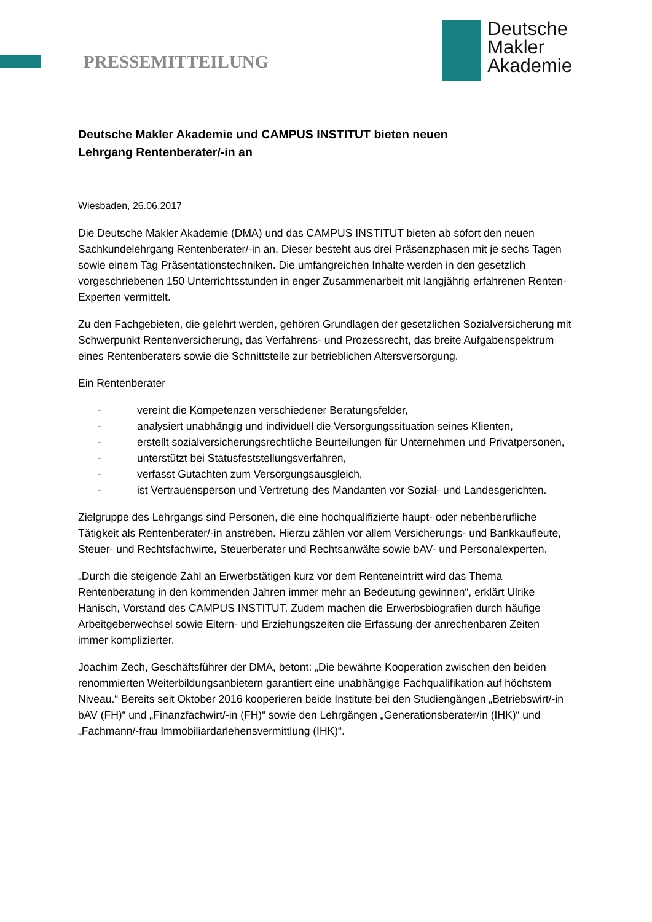PRESSEMITTEILUNG
Deutsche
Makler
Akademie
Deutsche Makler Akademie und CAMPUS INSTITUT bieten neuen
Lehrgang Rentenberater/-in an
Wiesbaden, 26.06.2017
Die Deutsche Makler Akademie (DMA) und das CAMPUS INSTITUT bieten ab sofort den neuen Sachkundelehrgang Rentenberater/-in an. Dieser besteht aus drei Präsenzphasen mit je sechs Tagen sowie einem Tag Präsentationstechniken. Die umfangreichen Inhalte werden in den gesetzlich vorgeschriebenen 150 Unterrichtsstunden in enger Zusammenarbeit mit langjährig erfahrenen Renten-Experten vermittelt.
Zu den Fachgebieten, die gelehrt werden, gehören Grundlagen der gesetzlichen Sozialversicherung mit Schwerpunkt Rentenversicherung, das Verfahrens- und Prozessrecht, das breite Aufgabenspektrum eines Rentenberaters sowie die Schnittstelle zur betrieblichen Altersversorgung.
Ein Rentenberater
- vereint die Kompetenzen verschiedener Beratungsfelder,
- analysiert unabhängig und individuell die Versorgungssituation seines Klienten,
- erstellt sozialversicherungsrechtliche Beurteilungen für Unternehmen und Privatpersonen,
- unterstützt bei Statusfeststellungsverfahren,
- verfasst Gutachten zum Versorgungsausgleich,
- ist Vertrauensperson und Vertretung des Mandanten vor Sozial- und Landesgerichten.
Zielgruppe des Lehrgangs sind Personen, die eine hochqualifizierte haupt- oder nebenberufliche Tätigkeit als Rentenberater/-in anstreben. Hierzu zählen vor allem Versicherungs- und Bankkaufleute, Steuer- und Rechtsfachwirte, Steuerberater und Rechtsanwälte sowie bAV- und Personalexperten.
„Durch die steigende Zahl an Erwerbstätigen kurz vor dem Renteneintritt wird das Thema Rentenberatung in den kommenden Jahren immer mehr an Bedeutung gewinnen“, erklärt Ulrike Hanisch, Vorstand des CAMPUS INSTITUT. Zudem machen die Erwerbsbiografien durch häufige Arbeitgeberwechsel sowie Eltern- und Erziehungszeiten die Erfassung der anrechenbaren Zeiten immer komplizierter.
Joachim Zech, Geschäftsführer der DMA, betont: „Die bewährte Kooperation zwischen den beiden renommierten Weiterbildungsanbietern garantiert eine unabhängige Fachqualifikation auf höchstem Niveau.“ Bereits seit Oktober 2016 kooperieren beide Institute bei den Studiengängen „Betriebswirt/-in bAV (FH)“ und „Finanzfachwirt/-in (FH)“ sowie den Lehrgängen „Generationsberater/in (IHK)“ und „Fachmann/-frau Immobiliardarlehensvermittlung (IHK)“.